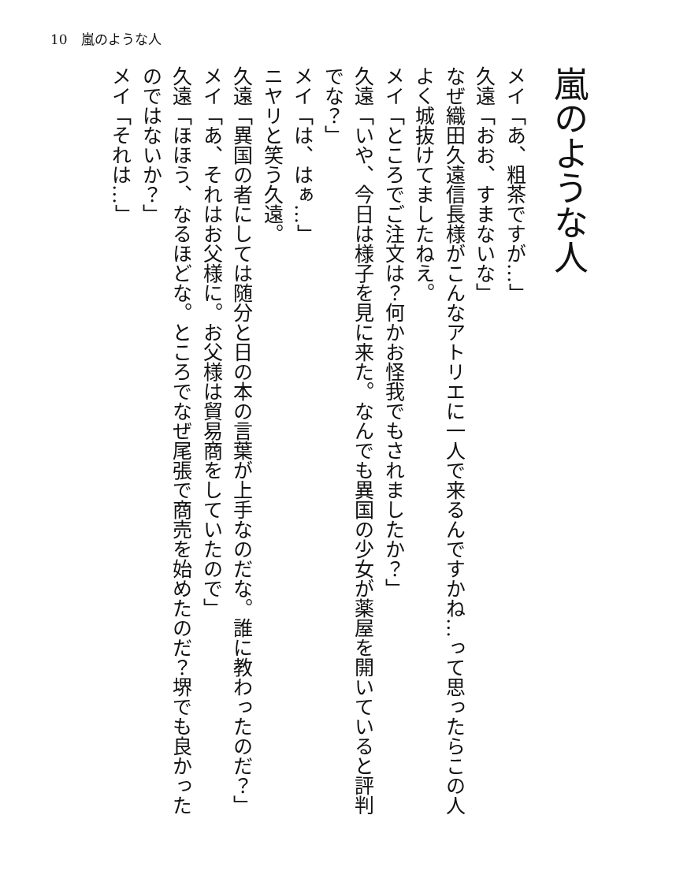10　嵐のような人
嵐のような人
メイ「あ、粗茶ですが…」
久遠「おお、すまないな」
なぜ織田久遠信長様がこんなアトリエに一人で来るんですかね…って思ったらこの人よく城抜けてましたねえ。
メイ「ところでご注文は？何かお怪我でもされましたか？」
久遠「いや、今日は様子を見に来た。なんでも異国の少女が薬屋を開いていると評判でな？」
メイ「は、はぁ…」
ニヤリと笑う久遠。
久遠「異国の者にしては随分と日の本の言葉が上手なのだな。誰に教わったのだ？」
メイ「あ、それはお父様に。お父様は貿易商をしていたので」
久遠「ほほう、なるほどな。ところでなぜ尾張で商売を始めたのだ？堺でも良かったのではないか？」
メイ「それは…」